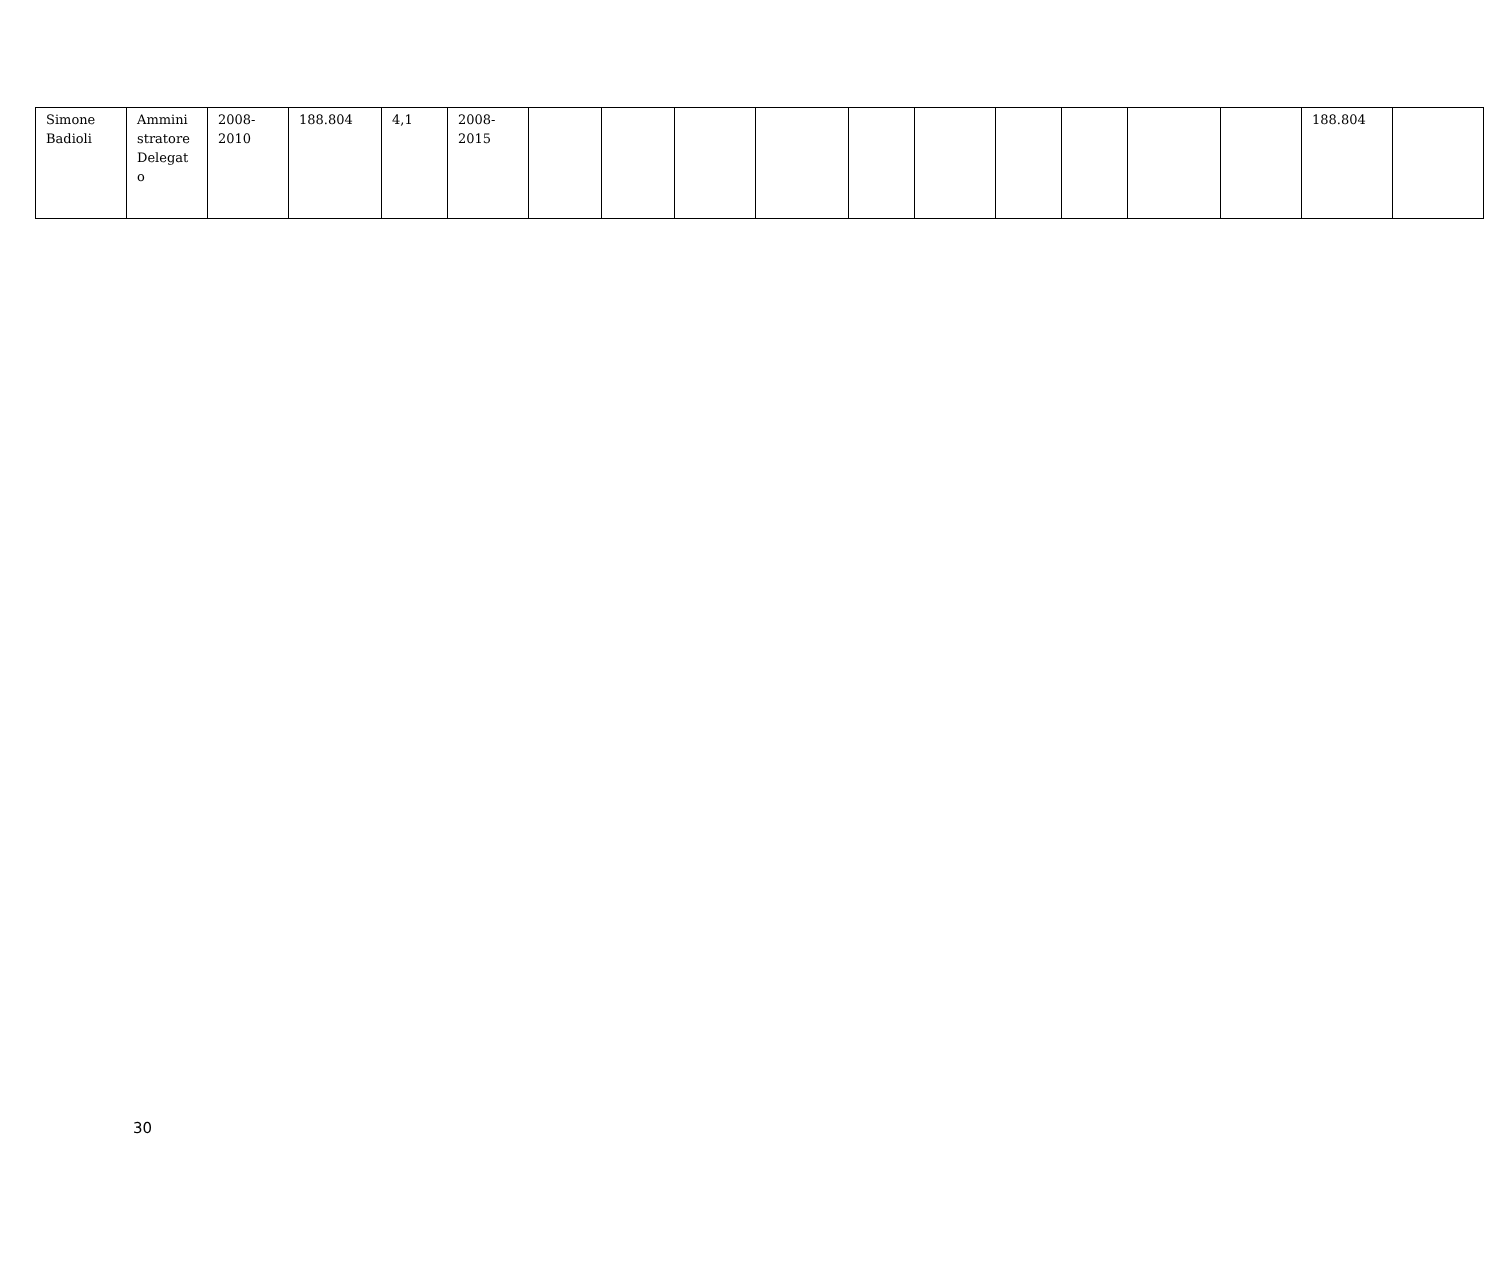| Simone Badioli | Ammini stratore Delegat o | 2008- 2010 | 188.804 | 4,1 | 2008- 2015 | | | | | | | | | | | 188.804 | |
30